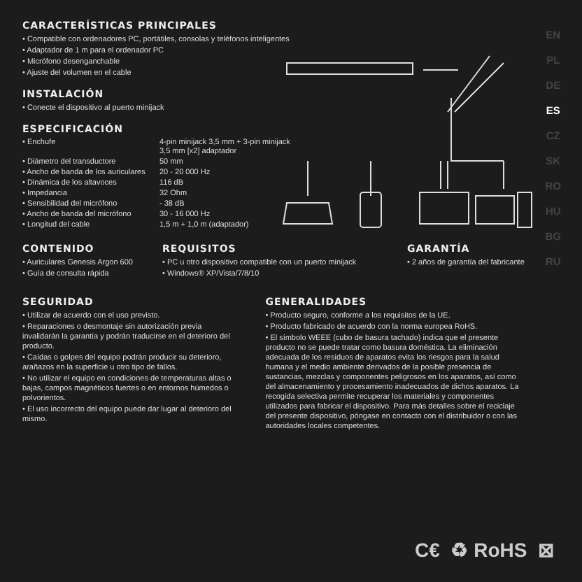EN
PL
DE
ES
CZ
SK
RO
HU
BG
RU
CARACTERÍSTICAS PRINCIPALES
• Compatible con ordenadores PC, portátiles, consolas y teléfonos inteligentes
• Adaptador de 1 m para el ordenador PC
• Micrófono desenganchable
• Ajuste del volumen en el cable
INSTALACIÓN
• Conecte el dispositivo al puerto minijack
ESPECIFICACIÓN
| • Enchufe | 4-pin minijack 3,5 mm + 3-pin minijack 3,5 mm [x2] adaptador |
| • Diámetro del transductore | 50 mm |
| • Ancho de banda de los auriculares | 20 - 20 000 Hz |
| • Dinámica de los altavoces | 116 dB |
| • Impedancia | 32 Ohm |
| • Sensibilidad del micrófono | - 38 dB |
| • Ancho de banda del micrófono | 30 - 16 000 Hz |
| • Longitud del cable | 1,5 m + 1,0 m (adaptador) |
CONTENIDO
• Auriculares Genesis Argon 600
• Guía de consulta rápida
REQUISITOS
• PC u otro dispositivo compatible con un puerto minijack
• Windows® XP/Vista/7/8/10
GARANTÍA
• 2 años de garantía del fabricante
SEGURIDAD
• Utilizar de acuerdo con el uso previsto.
• Reparaciones o desmontaje sin autorización previa invalidarán la garantía y podrán traducirse en el deterioro del producto.
• Caídas o golpes del equipo podrán producir su deterioro, arañazos en la superficie u otro tipo de fallos.
• No utilizar el equipo en condiciones de temperaturas altas o bajas, campos magnéticos fuertes o en entornos húmedos o polvorientos.
• El uso incorrecto del equipo puede dar lugar al deterioro del mismo.
GENERALIDADES
• Producto seguro, conforme a los requisitos de la UE.
• Producto fabricado de acuerdo con la norma europea RoHS.
• El símbolo WEEE (cubo de basura tachado) indica que el presente producto no se puede tratar como basura doméstica. La eliminación adecuada de los residuos de aparatos evita los riesgos para la salud humana y el medio ambiente derivados de la posible presencia de sustancias, mezclas y componentes peligrosos en los aparatos, así como del almacenamiento y procesamiento inadecuados de dichos aparatos. La recogida selectiva permite recuperar los materiales y componentes utilizados para fabricar el dispositivo. Para más detalles sobre el reciclaje del presente dispositivo, póngase en contacto con el distribuidor o con las autoridades locales competentes.
C€ ♻ RoHS ⊠